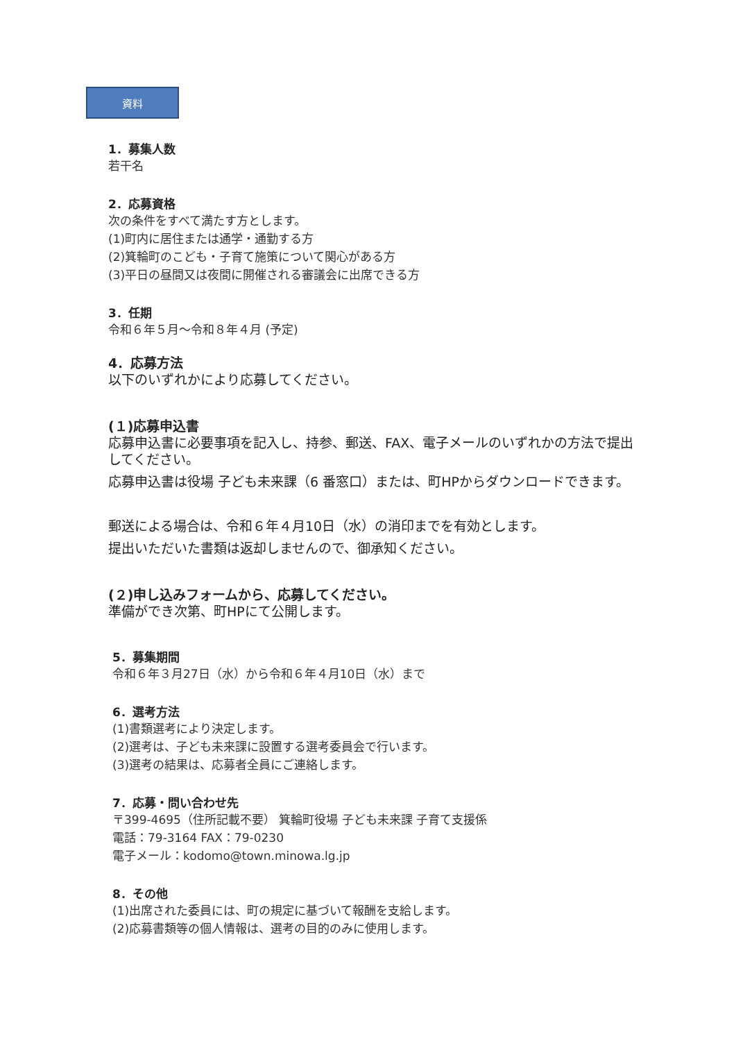資料
1．募集人数
若干名
2．応募資格
次の条件をすべて満たす方とします。
(1)町内に居住または通学・通勤する方
(2)箕輪町のこども・子育て施策について関心がある方
(3)平日の昼間又は夜間に開催される審議会に出席できる方
3．任期
令和６年５月～令和８年４月 (予定)
4．応募方法
以下のいずれかにより応募してください。
(１)応募申込書
応募申込書に必要事項を記入し、持参、郵送、FAX、電子メールのいずれかの方法で提出してください。
応募申込書は役場 子ども未来課（6 番窓口）または、町HPからダウンロードできます。
郵送による場合は、令和６年４月10日（水）の消印までを有効とします。
提出いただいた書類は返却しませんので、御承知ください。
(２)申し込みフォームから、応募してください。
準備ができ次第、町HPにて公開します。
5．募集期間
令和６年３月27日（水）から令和６年４月10日（水）まで
6．選考方法
(1)書類選考により決定します。
(2)選考は、子ども未来課に設置する選考委員会で行います。
(3)選考の結果は、応募者全員にご連絡します。
7．応募・問い合わせ先
〒399-4695（住所記載不要） 箕輪町役場 子ども未来課 子育て支援係
電話：79-3164 FAX：79-0230
電子メール：kodomo@town.minowa.lg.jp
8．その他
(1)出席された委員には、町の規定に基づいて報酬を支給します。
(2)応募書類等の個人情報は、選考の目的のみに使用します。